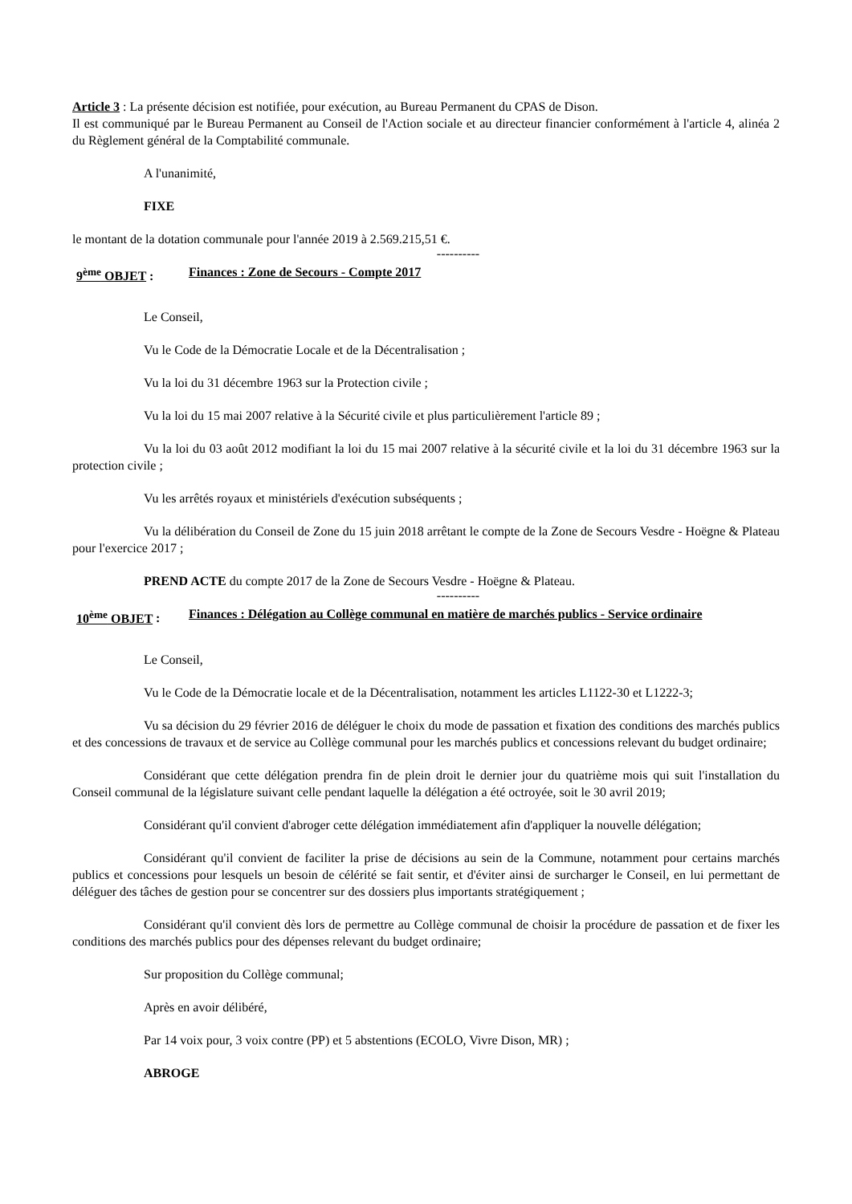Article 3 : La présente décision est notifiée, pour exécution, au Bureau Permanent du CPAS de Dison.
Il est communiqué par le Bureau Permanent au Conseil de l'Action sociale et au directeur financier conformément à l'article 4, alinéa 2 du Règlement général de la Comptabilité communale.
A l'unanimité,
FIXE
le montant de la dotation communale pour l'année 2019 à 2.569.215,51 €.
----------
9<sup>ème</sup> OBJET : Finances : Zone de Secours - Compte 2017
Le Conseil,
Vu le Code de la Démocratie Locale et de la Décentralisation ;
Vu la loi du 31 décembre 1963 sur la Protection civile ;
Vu la loi du 15 mai 2007 relative à la Sécurité civile et plus particulièrement l'article 89 ;
Vu la loi du 03 août 2012 modifiant la loi du 15 mai 2007 relative à la sécurité civile et la loi du 31 décembre 1963 sur la protection civile ;
Vu les arrêtés royaux et ministériels d'exécution subséquents ;
Vu la délibération du Conseil de Zone du 15 juin 2018 arrêtant le compte de la Zone de Secours Vesdre - Hoëgne & Plateau pour l'exercice 2017 ;
PREND ACTE du compte 2017 de la Zone de Secours Vesdre - Hoëgne & Plateau.
----------
10<sup>ème</sup> OBJET : Finances : Délégation au Collège communal en matière de marchés publics - Service ordinaire
Le Conseil,
Vu le Code de la Démocratie locale et de la Décentralisation, notamment les articles L1122-30 et L1222-3;
Vu sa décision du 29 février 2016 de déléguer le choix du mode de passation et fixation des conditions des marchés publics et des concessions de travaux et de service au Collège communal pour les marchés publics et concessions relevant du budget ordinaire;
Considérant que cette délégation prendra fin de plein droit le dernier jour du quatrième mois qui suit l'installation du Conseil communal de la législature suivant celle pendant laquelle la délégation a été octroyée, soit le 30 avril 2019;
Considérant qu'il convient d'abroger cette délégation immédiatement afin d'appliquer la nouvelle délégation;
Considérant qu'il convient de faciliter la prise de décisions au sein de la Commune, notamment pour certains marchés publics et concessions pour lesquels un besoin de célérité se fait sentir, et d'éviter ainsi de surcharger le Conseil, en lui permettant de déléguer des tâches de gestion pour se concentrer sur des dossiers plus importants stratégiquement ;
Considérant qu'il convient dès lors de permettre au Collège communal de choisir la procédure de passation et de fixer les conditions des marchés publics pour des dépenses relevant du budget ordinaire;
Sur proposition du Collège communal;
Après en avoir délibéré,
Par 14 voix pour, 3 voix contre (PP) et 5 abstentions (ECOLO, Vivre Dison, MR) ;
ABROGE